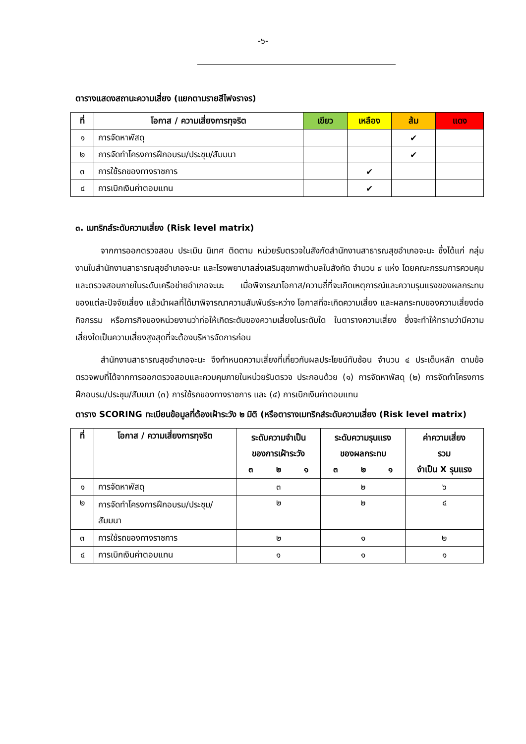-๖-
ตารางแสดงสถานะความเสี่ยง (แยกตามรายสีไฟจราจร)
| ที่ | โอกาส / ความเสี่ยงการทุจริต | เขียว | เหลือง | ส้ม | แดง |
| --- | --- | --- | --- | --- | --- |
| ๑ | การจัดหาพัสดุ | | | ✔ | |
| ๒ | การจัดทำโครงการฝึกอบรม/ประชุม/สัมมนา | | | ✔ | |
| ๓ | การใช้รถของทางราชการ | | ✔ | | |
| ๔ | การเบิกเงินค่าตอบแทน | | ✔ | | |
๓. เมทริกส์ระดับความเสี่ยง (Risk level matrix)
   จากการออกตรวจสอบ ประเมิน นิเทศ ติดตาม หน่วยรับตรวจในสังกัดสำนักงานสาธารณสุขอำเภอจะนะ ซึ่งได้แก่ กลุ่มงานในสำนักงานสาธารณสุขอำเภอจะนะ และโรงพยาบาลส่งเสริมสุขภาพตำบลในสังกัด จำนวน ๙ แห่ง โดยคณะกรรมการควบคุมและตรวจสอบภายในระดับเครือข่ายอำเภอจะนะ เมื่อพิจารณาโอกาส/ความถี่ที่จะเกิดเหตุการณ์และความรุนแรงของผลกระทบของแต่ละปัจจัยเสี่ยง แล้วนำผลที่ได้มาพิจารณาความสัมพันธ์ระหว่าง โอกาสที่จะเกิดความเสี่ยง และผลกระทบของความเสี่ยงต่อกิจกรรม หรือภารกิจของหน่วยงานว่าก่อให้เกิดระดับของความเสี่ยงในระดับใด ในตารางความเสี่ยง ซึ่งจะทำให้ทราบว่ามีความเสี่ยงใดเป็นความเสี่ยงสูงสุดที่จะต้องบริหารจัดการก่อน
   สำนักงานสาธารณสุขอำเภอจะนะ จึงกำหนดความเสี่ยงที่เกี่ยวกับผลประโยชน์ทับซ้อน จำนวน ๔ ประเด็นหลัก ตามข้อตรวจพบที่ได้จากการออกตรวจสอบและควบคุมภายในหน่วยรับตรวจ ประกอบด้วย (๑) การจัดหาพัสดุ (๒) การจัดทำโครงการฝึกอบรม/ประชุม/สัมมนา (๓) การใช้รถของทางราชการ และ (๔) การเบิกเงินค่าตอบแทน
ตาราง SCORING ทะเบียนข้อมูลที่ต้องเฝ้าระวัง ๒ มิติ (หรือตารางเมทริกส์ระดับความเสี่ยง (Risk level matrix)
| ที่ | โอกาส / ความเสี่ยงการทุจริต | ระดับความจำเป็น ของการเฝ้าระวัง ๓ ๒ ๑ | ระดับความรุนแรง ของผลกระทบ ๓ ๒ ๑ | ค่าความเสี่ยง รวม จำเป็น X รุนแรง |
| --- | --- | --- | --- | --- |
| ๑ | การจัดหาพัสดุ | ๓ | ๒ | ๖ |
| ๒ | การจัดทำโครงการฝึกอบรม/ประชุม/สัมมนา | ๒ | ๒ | ๔ |
| ๓ | การใช้รถของทางราชการ | ๒ | ๑ | ๒ |
| ๔ | การเบิกเงินค่าตอบแทน | ๑ | ๑ | ๑ |